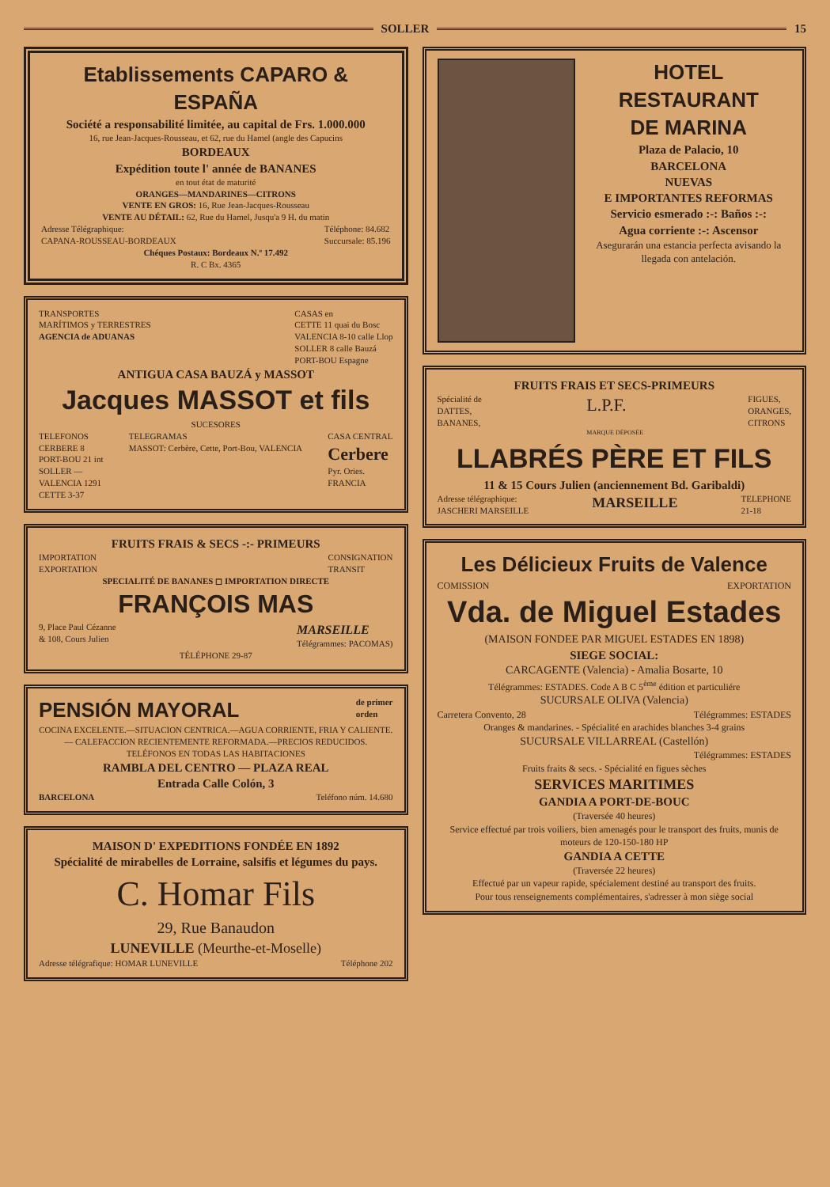SOLLER
15
Etablissements CAPARO & ESPAÑA
Société a responsabilité limitée, au capital de Frs. 1.000.000
16, rue Jean-Jacques-Rousseau, et 62, rue du Hamel (angle des Capucins
BORDEAUX
Expédition toute l' année de BANANES
en tout état de maturité
ORANGES—MANDARINES—CITRONS
VENTE EN GROS: 16, Rue Jean-Jacques-Rousseau
VENTE AU DÉTAIL: 62, Rue du Hamel, Jusqu'a 9 H. du matin
Adresse Télégraphique:
CAPANA-ROUSSEAU-BORDEAUX Téléphone: 84.682
Succursale: 85.196
Chéques Postaux: Bordeaux N.º 17.492
R. C Bx. 4365
TRANSPORTES
MARÍTIMOS y TERRESTRES
AGENCIA de ADUANAS CASAS en
CETTE 11 quai du Bosc
VALENCIA 8-10 calle Llop
SOLLER 8 calle Bauzá
PORT-BOU Espagne
ANTIGUA CASA BAUZÁ y MASSOT
Jacques MASSOT et fils
SUCESORES
TELEFONOS
CERBERE 8
PORT-BOU 21 int
SOLLER —
VALENCIA 1291
CETTE 3-37 TELEGRAMAS
MASSOT: Cerbère, Cette, Port-Bou, VALENCIA CASA CENTRAL
Cerbere
Pyr. Ories.
FRANCIA
FRUITS FRAIS & SECS -:- PRIMEURS
IMPORTATION
EXPORTATION CONSIGNATION
TRANSIT
SPECIALITÉ DE BANANES ◻ IMPORTATION DIRECTE
FRANÇOIS MAS
9, Place Paul Cézanne
& 108, Cours Julien MARSEILLE
Télégrammes: PACOMAS)
TÉLÉPHONE 29-87
PENSIÓN MAYORAL de primer
orden
COCINA EXCELENTE.—SITUACION CENTRICA.—AGUA CORRIENTE, FRIA Y CALIENTE. — CALEFACCION RECIENTEMENTE REFORMADA.—PRECIOS REDUCIDOS.
TELÉFONOS EN TODAS LAS HABITACIONES
RAMBLA DEL CENTRO — PLAZA REAL
Entrada Calle Colón, 3
BARCELONA Teléfono núm. 14.680
MAISON D' EXPEDITIONS FONDÉE EN 1892
Spécialité de mirabelles de Lorraine, salsifis et légumes du pays.
C. Homar Fils
29, Rue Banaudon
LUNEVILLE (Meurthe-et-Moselle)
Adresse télégrafique: HOMAR LUNEVILLE Téléphone 202
HOTEL RESTAURANT
DE MARINA
Plaza de Palacio, 10
BARCELONA
NUEVAS
E IMPORTANTES REFORMAS
Servicio esmerado :-: Baños :-:
Agua corriente :-: Ascensor
Asegurarán una estancia perfecta avisando la llegada con antelación.
FRUITS FRAIS ET SECS-PRIMEURS
Spécialité de
DATTES,
BANANES, L.P.F.
MARQUE DÉPOSÉE FIGUES,
ORANGES,
CITRONS
LLABRÉS PÈRE ET FILS
11 & 15 Cours Julien (anciennement Bd. Garibaldi)
Adresse télégraphique:
JASCHERI MARSEILLE MARSEILLE TELEPHONE
21-18
Les Délicieux Fruits de Valence
COMISSION EXPORTATION
Vda. de Miguel Estades
(MAISON FONDEE PAR MIGUEL ESTADES EN 1898)
SIEGE SOCIAL:
CARCAGENTE (Valencia) - Amalia Bosarte, 10
Télégrammes: ESTADES. Code A B C 5<sup>ème</sup> édition et particuliére
SUCURSALE OLIVA (Valencia)
Carretera Convento, 28 Télégrammes: ESTADES
Oranges & mandarines. - Spécialité en arachides blanches 3-4 grains
SUCURSALE VILLARREAL (Castellón)
Télégrammes: ESTADES
Fruits fraits & secs. - Spécialité en figues sèches
SERVICES MARITIMES
GANDIA A PORT-DE-BOUC
(Traversée 40 heures)
Service effectué par trois voiliers, bien amenagés pour le transport des fruits, munis de moteurs de 120-150-180 HP
GANDIA A CETTE
(Traversée 22 heures)
Effectué par un vapeur rapide, spécialement destiné au transport des fruits.
Pour tous renseignements complémentaires, s'adresser à mon siège social